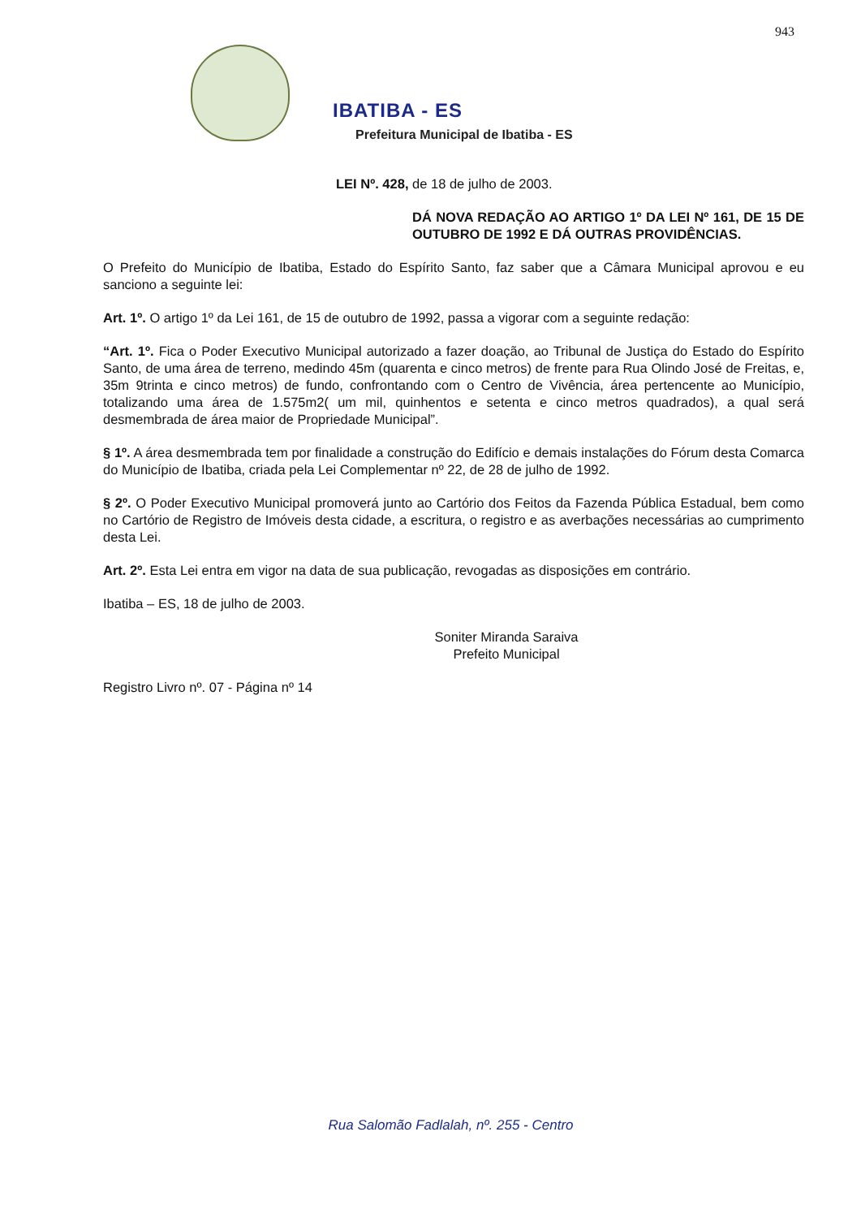943
IBATIBA - ES
Prefeitura Municipal de Ibatiba - ES
LEI Nº. 428, de 18 de julho de 2003.
DÁ NOVA REDAÇÃO AO ARTIGO 1º DA LEI Nº 161, DE 15 DE OUTUBRO DE 1992 E DÁ OUTRAS PROVIDÊNCIAS.
O Prefeito do Município de Ibatiba, Estado do Espírito Santo, faz saber que a Câmara Municipal aprovou e eu sanciono a seguinte lei:
Art. 1º. O artigo 1º da Lei 161, de 15 de outubro de 1992, passa a vigorar com a seguinte redação:
“Art. 1º. Fica o Poder Executivo Municipal autorizado a fazer doação, ao Tribunal de Justiça do Estado do Espírito Santo, de uma área de terreno, medindo 45m (quarenta e cinco metros) de frente para Rua Olindo José de Freitas, e, 35m 9trinta e cinco metros) de fundo, confrontando com o Centro de Vivência, área pertencente ao Município, totalizando uma área de 1.575m2( um mil, quinhentos e setenta e cinco metros quadrados), a qual será desmembrada de área maior de Propriedade Municipal”.
§ 1º. A área desmembrada tem por finalidade a construção do Edifício e demais instalações do Fórum desta Comarca do Município de Ibatiba, criada pela Lei Complementar nº 22, de 28 de julho de 1992.
§ 2º. O Poder Executivo Municipal promoverá junto ao Cartório dos Feitos da Fazenda Pública Estadual, bem como no Cartório de Registro de Imóveis desta cidade, a escritura, o registro e as averbações necessárias ao cumprimento desta Lei.
Art. 2º. Esta Lei entra em vigor na data de sua publicação, revogadas as disposições em contrário.
Ibatiba – ES, 18 de julho de 2003.
Soniter Miranda Saraiva
Prefeito Municipal
Registro Livro nº. 07 - Página nº 14
Rua Salomão Fadlalah, nº. 255 - Centro